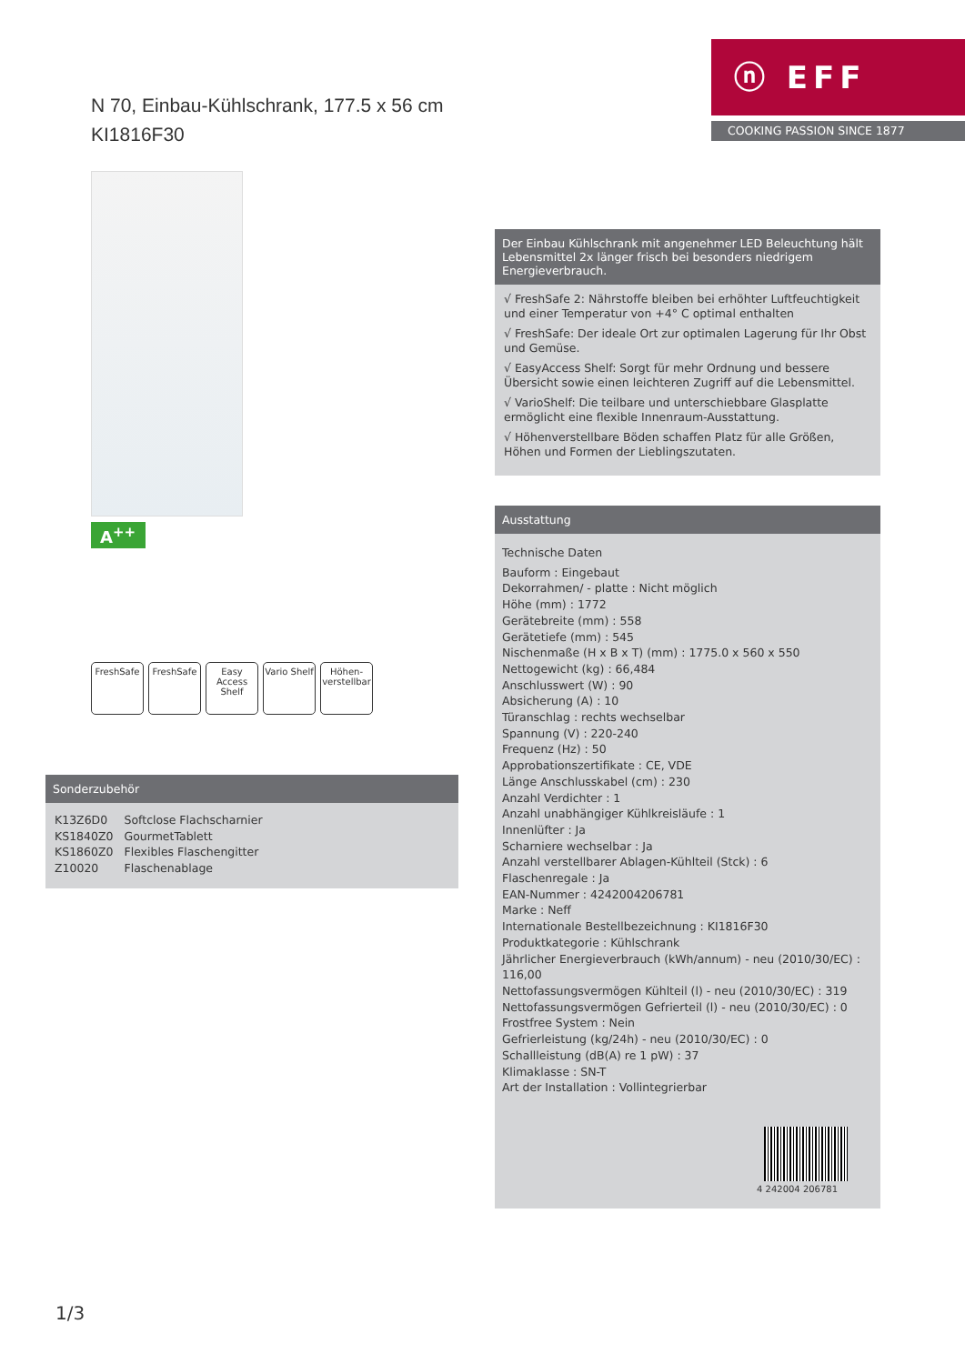N 70, Einbau-Kühlschrank, 177.5 x 56 cm
KI1816F30
ⓝ EFF
COOKING PASSION SINCE 1877
A<sup>++</sup>
FreshSafe FreshSafe Easy Access Shelf
Vario Shelf
Höhen-verstellbar
Der Einbau Kühlschrank mit angenehmer LED Beleuchtung hält Lebensmittel 2x länger frisch bei besonders niedrigem Energieverbrauch.
√ FreshSafe 2: Nährstoffe bleiben bei erhöhter Luftfeuchtigkeit und einer Temperatur von +4° C optimal enthalten
√ FreshSafe: Der ideale Ort zur optimalen Lagerung für Ihr Obst und Gemüse.
√ EasyAccess Shelf: Sorgt für mehr Ordnung und bessere Übersicht sowie einen leichteren Zugriff auf die Lebensmittel.
√ VarioShelf: Die teilbare und unterschiebbare Glasplatte ermöglicht eine flexible Innenraum-Ausstattung.
√ Höhenverstellbare Böden schaffen Platz für alle Größen, Höhen und Formen der Lieblingszutaten.
Ausstattung
Technische Daten
Bauform : Eingebaut
Dekorrahmen/ - platte : Nicht möglich
Höhe (mm) : 1772
Gerätebreite (mm) : 558
Gerätetiefe (mm) : 545
Nischenmaße (H x B x T) (mm) : 1775.0 x 560 x 550
Nettogewicht (kg) : 66,484
Anschlusswert (W) : 90
Absicherung (A) : 10
Türanschlag : rechts wechselbar
Spannung (V) : 220-240
Frequenz (Hz) : 50
Approbationszertifikate : CE, VDE
Länge Anschlusskabel (cm) : 230
Anzahl Verdichter : 1
Anzahl unabhängiger Kühlkreisläufe : 1
Innenlüfter : Ja
Scharniere wechselbar : Ja
Anzahl verstellbarer Ablagen-Kühlteil (Stck) : 6
Flaschenregale : Ja
EAN-Nummer : 4242004206781
Marke : Neff
Internationale Bestellbezeichnung : KI1816F30
Produktkategorie : Kühlschrank
Jährlicher Energieverbrauch (kWh/annum) - neu (2010/30/EC) : 116,00
Nettofassungsvermögen Kühlteil (l) - neu (2010/30/EC) : 319
Nettofassungsvermögen Gefrierteil (l) - neu (2010/30/EC) : 0
Frostfree System : Nein
Gefrierleistung (kg/24h) - neu (2010/30/EC) : 0
Schallleistung (dB(A) re 1 pW) : 37
Klimaklasse : SN-T
Art der Installation : Vollintegrierbar
4 242004 206781
Sonderzubehör
| K13Z6D0 | Softclose Flachscharnier |
| KS1840Z0 | GourmetTablett |
| KS1860Z0 | Flexibles Flaschengitter |
| Z10020 | Flaschenablage |
1/3